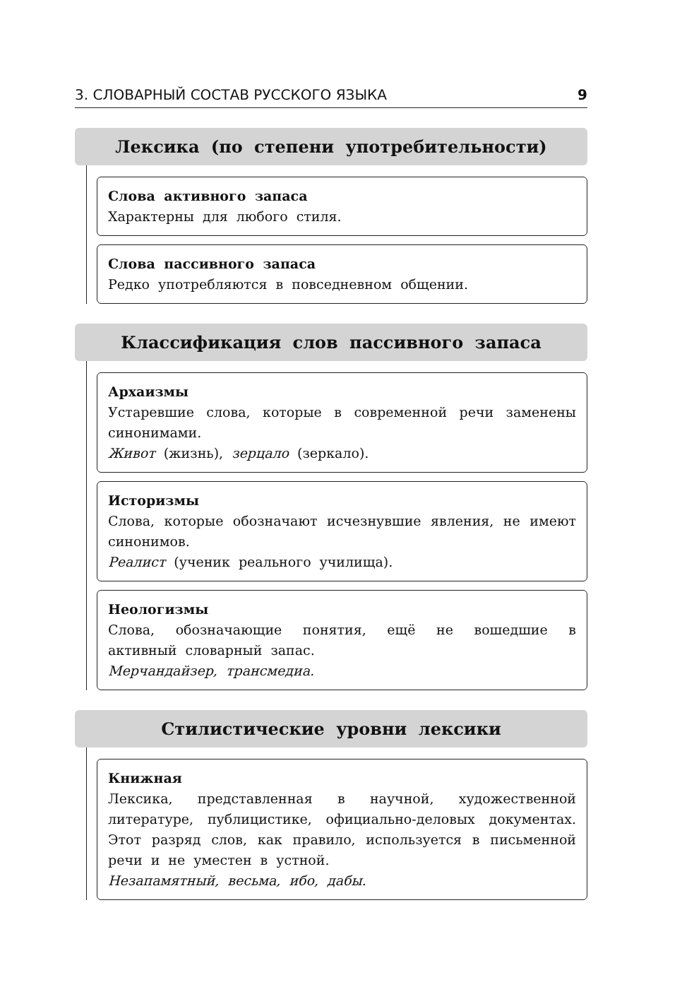3. СЛОВАРНЫЙ СОСТАВ РУССКОГО ЯЗЫКА 9
Лексика (по степени употребительности)
Слова активного запаса
Характерны для любого стиля.
Слова пассивного запаса
Редко употребляются в повседневном общении.
Классификация слов пассивного запаса
Архаизмы
Устаревшие слова, которые в современной речи заменены синонимами.
Живот (жизнь), зерцало (зеркало).
Историзмы
Слова, которые обозначают исчезнувшие явления, не имеют синонимов.
Реалист (ученик реального училища).
Неологизмы
Слова, обозначающие понятия, ещё не вошедшие в активный словарный запас.
Мерчандайзер, трансмедиа.
Стилистические уровни лексики
Книжная
Лексика, представленная в научной, художественной литературе, публицистике, официально-деловых документах. Этот разряд слов, как правило, используется в письменной речи и не уместен в устной.
Незапамятный, весьма, ибо, дабы.